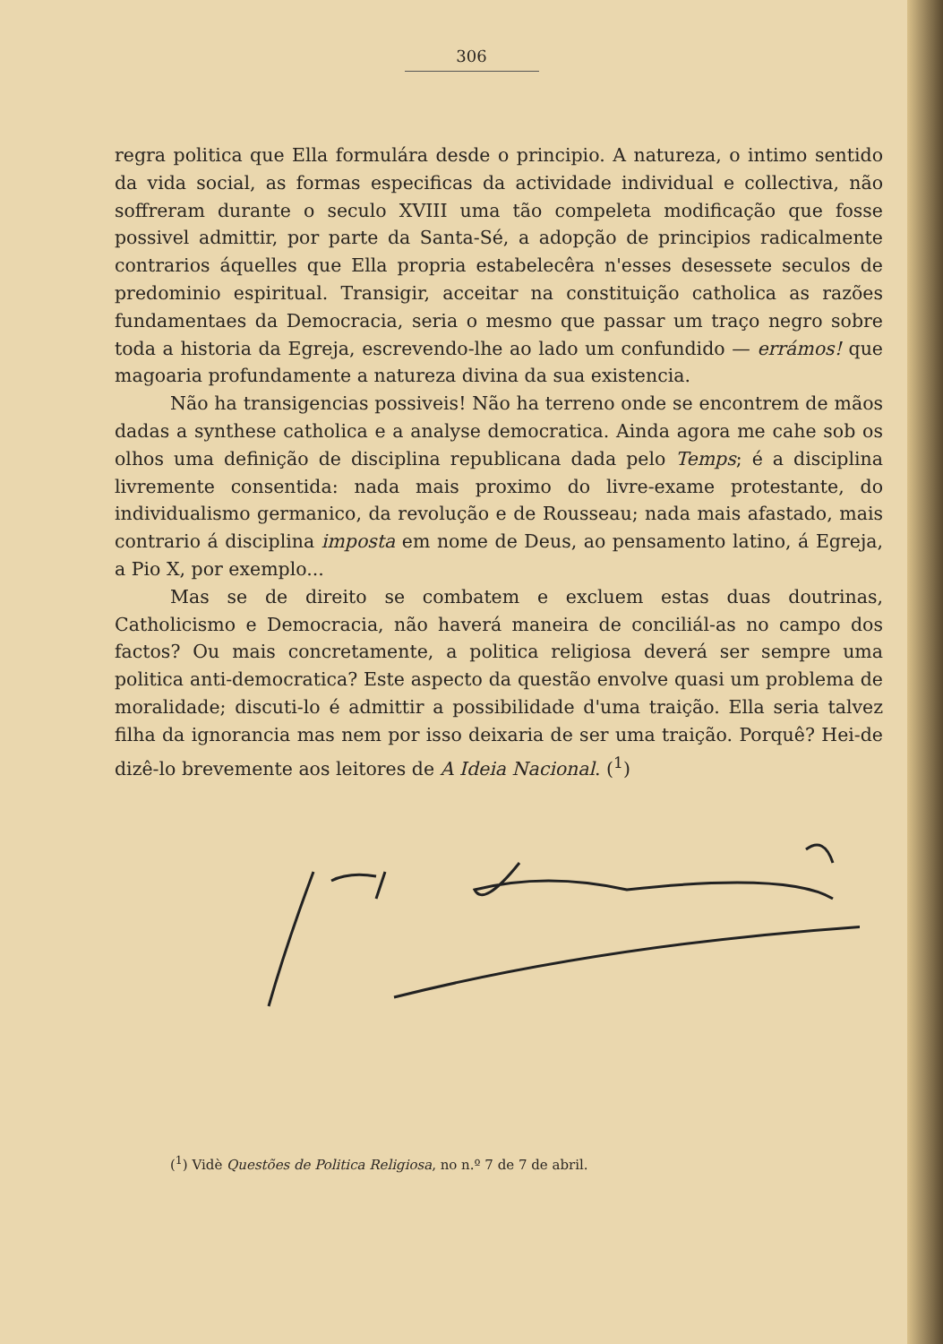306
regra politica que Ella formulára desde o principio. A natureza, o intimo sentido da vida social, as formas especificas da actividade individual e collectiva, não soffreram durante o seculo XVIII uma tão compeleta modificação que fosse possivel admittir, por parte da Santa-Sé, a adopção de principios radicalmente contrarios áquelles que Ella propria estabelecêra n'esses desessete seculos de predominio espiritual. Transigir, acceitar na constituição catholica as razões fundamentaes da Democracia, seria o mesmo que passar um traço negro sobre toda a historia da Egreja, escrevendo-lhe ao lado um confundido — errámos! que magoaria profundamente a natureza divina da sua existencia.
Não ha transigencias possiveis! Não ha terreno onde se encontrem de mãos dadas a synthese catholica e a analyse democratica. Ainda agora me cahe sob os olhos uma definição de disciplina republicana dada pelo Temps; é a disciplina livremente consentida: nada mais proximo do livre-exame protestante, do individualismo germanico, da revolução e de Rousseau; nada mais afastado, mais contrario á disciplina imposta em nome de Deus, ao pensamento latino, á Egreja, a Pio X, por exemplo...
Mas se de direito se combatem e excluem estas duas doutrinas, Catholicismo e Democracia, não haverá maneira de conciliál-as no campo dos factos? Ou mais concretamente, a politica religiosa deverá ser sempre uma politica anti-democratica? Este aspecto da questão envolve quasi um problema de moralidade; discuti-lo é admittir a possibilidade d'uma traição. Ella seria talvez filha da ignorancia mas nem por isso deixaria de ser uma traição. Porquê? Hei-de dizê-lo brevemente aos leitores de A Ideia Nacional. (<sup>1</sup>)
(<sup>1</sup>) Vidè Questões de Politica Religiosa, no n.º 7 de 7 de abril.